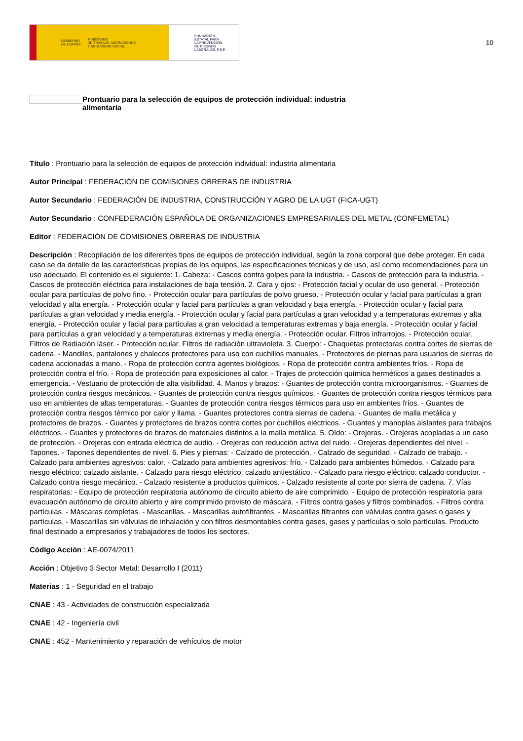GOBIERNO
DE ESPAÑA MINISTERIO
DE TRABAJO, MIGRACIONES
Y SEGURIDAD SOCIAL
FUNDACIÓN
ESTATAL PARA
LA PREVENCIÓN
DE RIESGOS
LABORALES, F.S.P.
10
Prontuario para la selección de equipos de protección individual: industria
alimentaria
Título : Prontuario para la selección de equipos de protección individual: industria alimentaria
Autor Principal : FEDERACIÓN DE COMISIONES OBRERAS DE INDUSTRIA
Autor Secundario : FEDERACIÓN DE INDUSTRIA, CONSTRUCCIÓN Y AGRO DE LA UGT (FICA-UGT)
Autor Secundario : CONFEDERACIÓN ESPAÑOLA DE ORGANIZACIONES EMPRESARIALES DEL METAL (CONFEMETAL)
Editor : FEDERACIÓN DE COMISIONES OBRERAS DE INDUSTRIA
Descripción : Recopilación de los diferentes tipos de equipos de protección individual, según la zona corporal que debe proteger. En cada caso se da detalle de las características propias de los equipos, las especificaciones técnicas y de uso, así como recomendaciones para un uso adecuado. El contenido es el siguiente: 1. Cabeza: - Cascos contra golpes para la industria. - Cascos de protección para la industria. - Cascos de protección eléctrica para instalaciones de baja tensión. 2. Cara y ojos: - Protección facial y ocular de uso general. - Protección ocular para partículas de polvo fino. - Protección ocular para partículas de polvo grueso. - Protección ocular y facial para partículas a gran velocidad y alta energía. - Protección ocular y facial para partículas a gran velocidad y baja energía. - Protección ocular y facial para partículas a gran velocidad y media energía. - Protección ocular y facial para partículas a gran velocidad y a temperaturas extremas y alta energía. - Protección ocular y facial para partículas a gran velocidad a temperaturas extremas y baja energía. - Protección ocular y facial para partículas a gran velocidad y a temperaturas extremas y media energía. - Protección ocular. Filtros infrarrojos. - Protección ocular. Filtros de Radiación láser. - Protección ocular. Filtros de radiación ultravioleta. 3. Cuerpo: - Chaquetas protectoras contra cortes de sierras de cadena. - Mandiles, pantalones y chalecos protectores para uso con cuchillos manuales. - Protectores de piernas para usuarios de sierras de cadena accionadas a mano. - Ropa de protección contra agentes biológicos. - Ropa de protección contra ambientes fríos. - Ropa de protección contra el frío. - Ropa de protección para exposiciones al calor. - Trajes de protección química herméticos a gases destinados a emergencia. - Vestuario de protección de alta visibilidad. 4. Manos y brazos: - Guantes de protección contra microorganismos. - Guantes de protección contra riesgos mecánicos. - Guantes de protección contra riesgos químicos. - Guantes de protección contra riesgos térmicos para uso en ambientes de altas temperaturas. - Guantes de protección contra riesgos térmicos para uso en ambientes fríos. - Guantes de protección contra riesgos térmico por calor y llama. - Guantes protectores contra sierras de cadena. - Guantes de malla metálica y protectores de brazos. - Guantes y protectores de brazos contra cortes por cuchillos eléctricos. - Guantes y manoplas aislantes para trabajos eléctricos. - Guantes y protectores de brazos de materiales distintos a la malla metálica. 5. Oído: - Orejeras. - Orejeras acopladas a un caso de protección. - Orejeras con entrada eléctrica de audio. - Orejeras con reducción activa del ruido. - Orejeras dependientes del nivel. - Tapones. - Tapones dependientes de nivel. 6. Pies y piernas: - Calzado de protección. - Calzado de seguridad. - Calzado de trabajo. - Calzado para ambientes agresivos: calor. - Calzado para ambientes agresivos: frío. - Calzado para ambientes húmedos. - Calzado para riesgo eléctrico: calzado aislante. - Calzado para riesgo eléctrico: calzado antiestático. - Calzado para riesgo eléctrico: calzado conductor. - Calzado contra riesgo mecánico. - Calzado resistente a productos químicos. - Calzado resistente al corte por sierra de cadena. 7. Vías respiratorias: - Equipo de protección respiratoria autónomo de circuito abierto de aire comprimido. - Equipo de protección respiratoria para evacuación autónomo de circuito abierto y aire comprimido provisto de máscara. - Filtros contra gases y filtros combinados. - Filtros contra partículas. - Máscaras completas. - Mascarillas. - Mascarillas autofiltrantes. - Mascarillas filtrantes con válvulas contra gases o gases y partículas. - Mascarillas sin válvulas de inhalación y con filtros desmontables contra gases, gases y partículas o solo partículas. Producto final destinado a empresarios y trabajadores de todos los sectores.
Código Acción : AE-0074/2011
Acción : Objetivo 3 Sector Metal: Desarrollo I (2011)
Materias : 1 - Seguridad en el trabajo
CNAE : 43 - Actividades de construcción especializada
CNAE : 42 - Ingeniería civil
CNAE : 452 - Mantenimiento y reparación de vehículos de motor